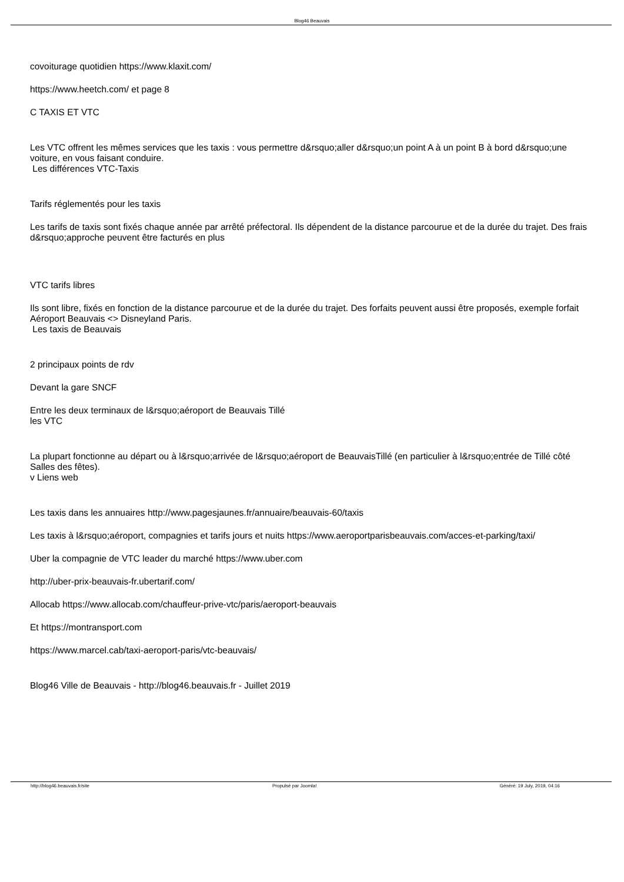Blog46 Beauvais
covoiturage quotidien https://www.klaxit.com/
https://www.heetch.com/ et page 8
C TAXIS ET VTC
Les VTC offrent les mêmes services que les taxis : vous permettre d&rsquo;aller d&rsquo;un point A à un point B à bord d&rsquo;une voiture, en vous faisant conduire.
Les différences VTC-Taxis
Tarifs réglementés pour les taxis
Les tarifs de taxis sont fixés chaque année par arrêté préfectoral. Ils dépendent de la distance parcourue et de la durée du trajet. Des frais d&rsquo;approche peuvent être facturés en plus
VTC tarifs libres
Ils sont libre, fixés en fonction de la distance parcourue et de la durée du trajet. Des forfaits peuvent aussi être proposés, exemple forfait Aéroport Beauvais <> Disneyland Paris.
Les taxis de Beauvais
2 principaux points de rdv
Devant la gare SNCF
Entre les deux terminaux de l&rsquo;aéroport de Beauvais Tillé
les VTC
La plupart fonctionne au départ ou à l&rsquo;arrivée de l&rsquo;aéroport de BeauvaisTillé (en particulier à l&rsquo;entrée de Tillé côté Salles des fêtes).
v Liens web
Les taxis dans les annuaires http://www.pagesjaunes.fr/annuaire/beauvais-60/taxis
Les taxis à l&rsquo;aéroport, compagnies et tarifs jours et nuits https://www.aeroportparisbeauvais.com/acces-et-parking/taxi/
Uber la compagnie de VTC leader du marché https://www.uber.com
http://uber-prix-beauvais-fr.ubertarif.com/
Allocab https://www.allocab.com/chauffeur-prive-vtc/paris/aeroport-beauvais
Et https://montransport.com
https://www.marcel.cab/taxi-aeroport-paris/vtc-beauvais/
Blog46 Ville de Beauvais - http://blog46.beauvais.fr - Juillet 2019
http://blog46.beauvais.fr/site Propulsé par Joomla! Généré: 19 July, 2019, 04:16